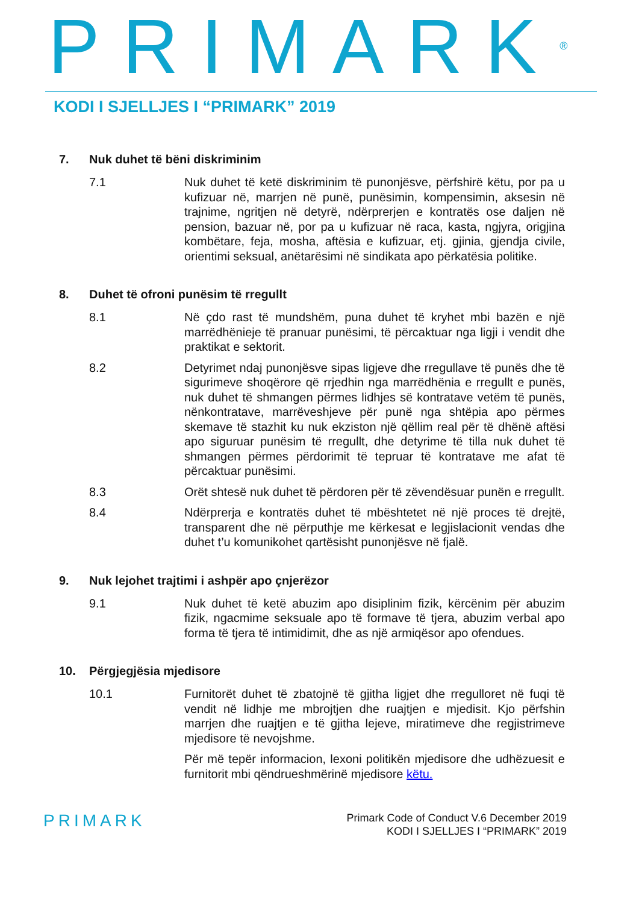PRIMARK<sup>®</sup>
KODI I SJELLJES I “PRIMARK” 2019
7. Nuk duhet të bëni diskriminim
7.1 Nuk duhet të ketë diskriminim të punonjësve, përfshirë këtu, por pa u kufizuar në, marrjen në punë, punësimin, kompensimin, aksesin në trajnime, ngritjen në detyrë, ndërprerjen e kontratës ose daljen në pension, bazuar në, por pa u kufizuar në raca, kasta, ngjyra, origjina kombëtare, feja, mosha, aftësia e kufizuar, etj. gjinia, gjendja civile, orientimi seksual, anëtarësimi në sindikata apo përkatësia politike.
8. Duhet të ofroni punësim të rregullt
8.1 Në çdo rast të mundshëm, puna duhet të kryhet mbi bazën e një marrëdhënieje të pranuar punësimi, të përcaktuar nga ligji i vendit dhe praktikat e sektorit.
8.2 Detyrimet ndaj punonjësve sipas ligjeve dhe rregullave të punës dhe të sigurimeve shoqërore që rrjedhin nga marrëdhënia e rregullt e punës, nuk duhet të shmangen përmes lidhjes së kontratave vetëm të punës, nënkontratave, marrëveshjeve për punë nga shtëpia apo përmes skemave të stazhit ku nuk ekziston një qëllim real për të dhënë aftësi apo siguruar punësim të rregullt, dhe detyrime të tilla nuk duhet të shmangen përmes përdorimit të tepruar të kontratave me afat të përcaktuar punësimi.
8.3 Orët shtesë nuk duhet të përdoren për të zëvendësuar punën e rregullt.
8.4 Ndërprerja e kontratës duhet të mbështetet në një proces të drejtë, transparent dhe në përputhje me kërkesat e legjislacionit vendas dhe duhet t’u komunikohet qartësisht punonjësve në fjalë.
9. Nuk lejohet trajtimi i ashpër apo çnjerëzor
9.1 Nuk duhet të ketë abuzim apo disiplinim fizik, kërcënim për abuzim fizik, ngacmime seksuale apo të formave të tjera, abuzim verbal apo forma të tjera të intimidimit, dhe as një armiqësor apo ofendues.
10. Përgjegjësia mjedisore
10.1 Furnitorët duhet të zbatojnë të gjitha ligjet dhe rregulloret në fuqi të vendit në lidhje me mbrojtjen dhe ruajtjen e mjedisit. Kjo përfshin marrjen dhe ruajtjen e të gjitha lejeve, miratimeve dhe regjistrimeve mjedisore të nevojshme.
Për më tepër informacion, lexoni politikën mjedisore dhe udhëzuesit e furnitorit mbi qëndrueshmërinë mjedisore këtu.
PRIMARK
Primark Code of Conduct V.6 December 2019
KODI I SJELLJES I “PRIMARK” 2019